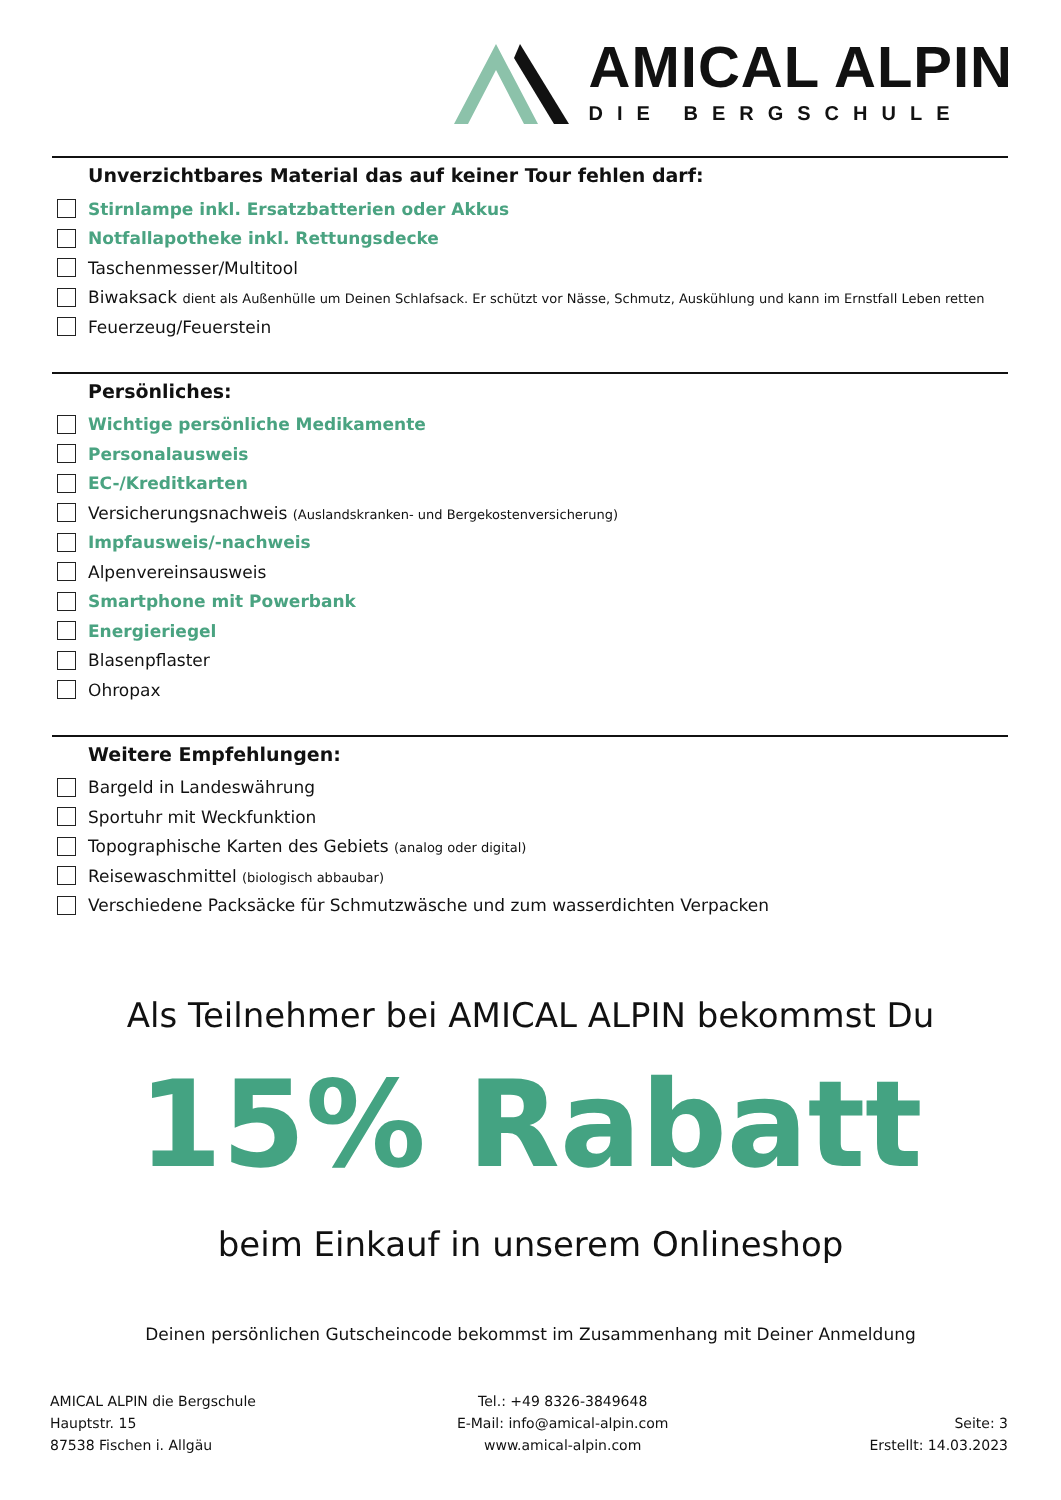AMICAL ALPIN
DIE BERGSCHULE
Unverzichtbares Material das auf keiner Tour fehlen darf:
Stirnlampe inkl. Ersatzbatterien oder Akkus
Notfallapotheke inkl. Rettungsdecke
Taschenmesser/Multitool
Biwaksack dient als Außenhülle um Deinen Schlafsack. Er schützt vor Nässe, Schmutz, Auskühlung und kann im Ernstfall Leben retten
Feuerzeug/Feuerstein
Persönliches:
Wichtige persönliche Medikamente
Personalausweis
EC-/Kreditkarten
Versicherungsnachweis (Auslandskranken- und Bergekostenversicherung)
Impfausweis/-nachweis
Alpenvereinsausweis
Smartphone mit Powerbank
Energieriegel
Blasenpflaster
Ohropax
Weitere Empfehlungen:
Bargeld in Landeswährung
Sportuhr mit Weckfunktion
Topographische Karten des Gebiets (analog oder digital)
Reisewaschmittel (biologisch abbaubar)
Verschiedene Packsäcke für Schmutzwäsche und zum wasserdichten Verpacken
Als Teilnehmer bei AMICAL ALPIN bekommst Du
15% Rabatt
beim Einkauf in unserem Onlineshop
Deinen persönlichen Gutscheincode bekommst im Zusammenhang mit Deiner Anmeldung
AMICAL ALPIN die Bergschule
Hauptstr. 15
87538 Fischen i. Allgäu
Tel.: +49 8326-3849648
E-Mail: info@amical-alpin.com
www.amical-alpin.com
Seite: 3
Erstellt: 14.03.2023